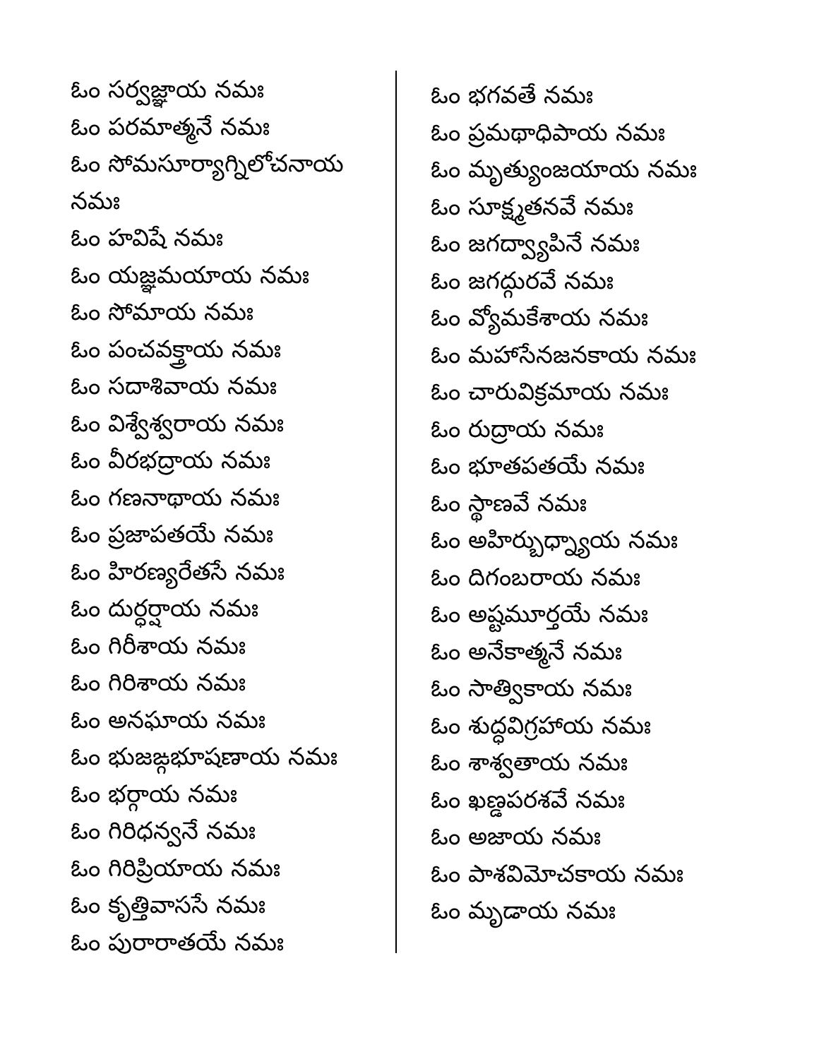ఓం సర్వజ్ఞాయ నమః
ఓం పరమాత్మనే నమః
ఓం సోమసూర్యాగ్నిలోచనాయ నమః
ఓం హవిషే నమః
ఓం యజ్ఞమయాయ నమః
ఓం సోమాయ నమః
ఓం పంచవక్త్రాయ నమః
ఓం సదాశివాయ నమః
ఓం విశ్వేశ్వరాయ నమః
ఓం వీరభద్రాయ నమః
ఓం గణనాథాయ నమః
ఓం ప్రజాపతయే నమః
ఓం హిరణ్యరేతసే నమః
ఓం దుర్ధర్షాయ నమః
ఓం గిరీశాయ నమః
ఓం గిరిశాయ నమః
ఓం అనఘాయ నమః
ఓం భుజఙ్గభూషణాయ నమః
ఓం భర్గాయ నమః
ఓం గిరిధన్వనే నమః
ఓం గిరిప్రియాయ నమః
ఓం కృత్తివాససే నమః
ఓం పురారాతయే నమః
ఓం భగవతే నమః
ఓం ప్రమథాధిపాయ నమః
ఓం మృత్యుంజయాయ నమః
ఓం సూక్ష్మతనవే నమః
ఓం జగద్వ్యాపినే నమః
ఓం జగద్గురవే నమః
ఓం వ్యోమకేశాయ నమః
ఓం మహాసేనజనకాయ నమః
ఓం చారువిక్రమాయ నమః
ఓం రుద్రాయ నమః
ఓం భూతపతయే నమః
ఓం స్థాణవే నమః
ఓం అహిర్బుధ్న్యాయ నమః
ఓం దిగంబరాయ నమః
ఓం అష్టమూర్తయే నమః
ఓం అనేకాత్మనే నమః
ఓం సాత్వికాయ నమః
ఓం శుద్ధవిగ్రహాయ నమః
ఓం శాశ్వతాయ నమః
ఓం ఖణ్డపరశవే నమః
ఓం అజాయ నమః
ఓం పాశవిమోచకాయ నమః
ఓం మృడాయ నమః